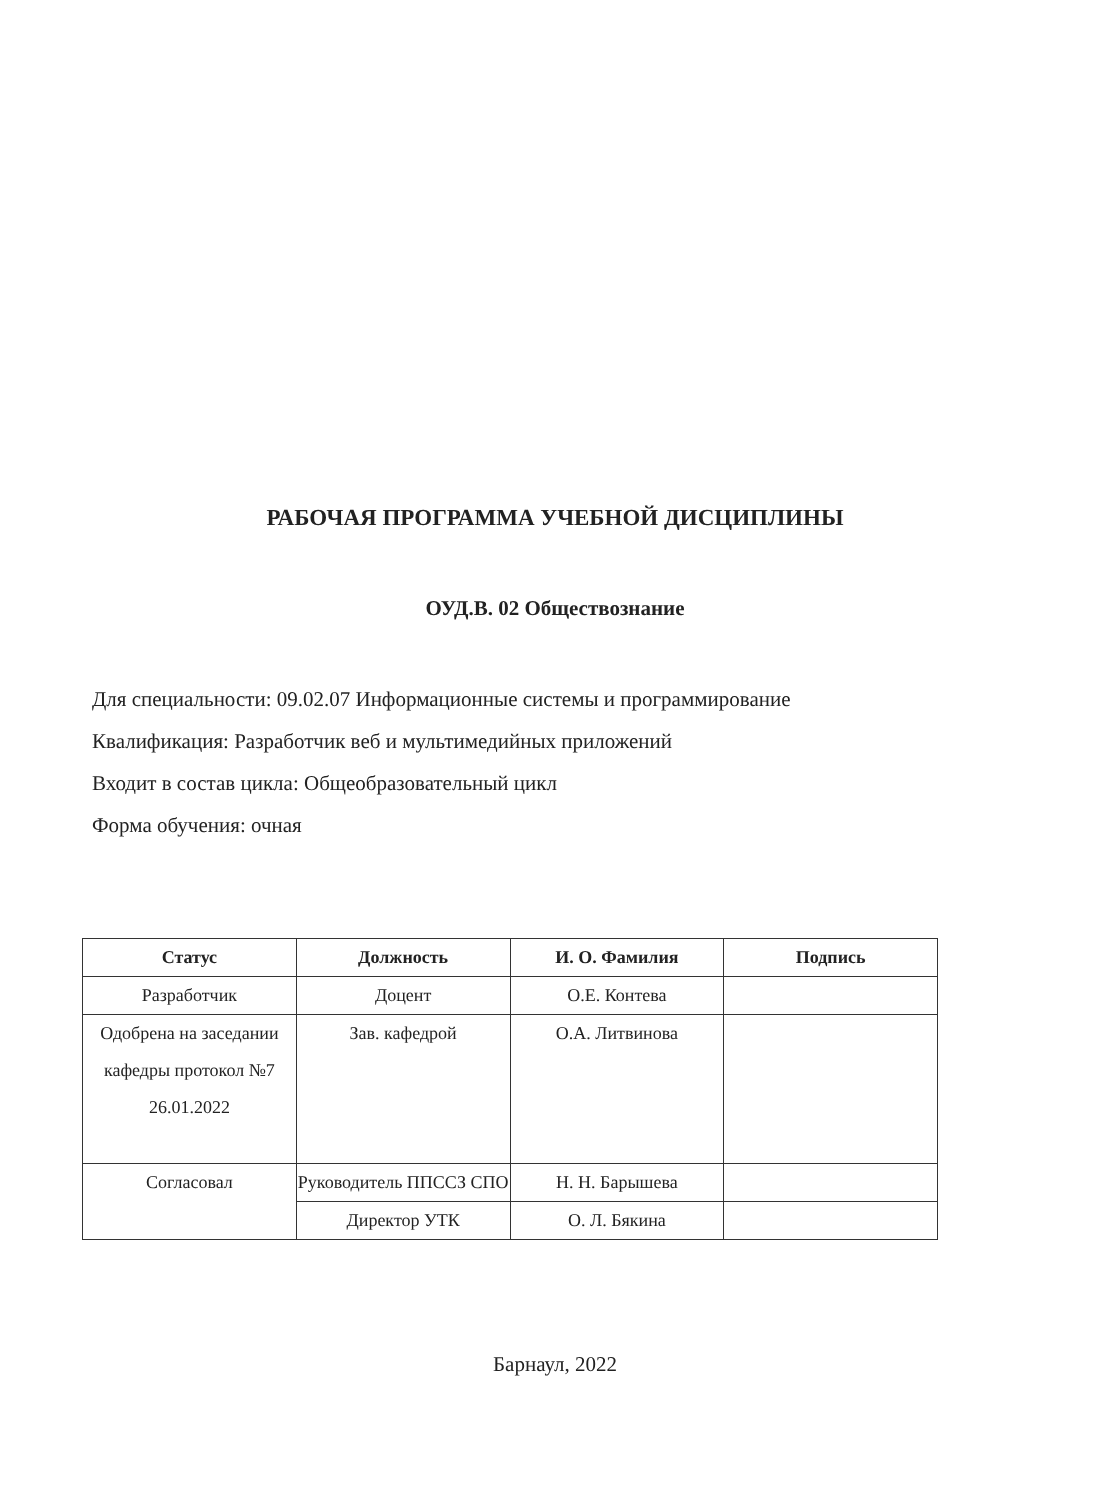РАБОЧАЯ ПРОГРАММА УЧЕБНОЙ ДИСЦИПЛИНЫ
ОУД.В. 02 Обществознание
Для специальности: 09.02.07 Информационные системы и программирование
Квалификация: Разработчик веб и мультимедийных приложений
Входит в состав цикла: Общеобразовательный цикл
Форма обучения: очная
| Статус | Должность | И. О. Фамилия | Подпись |
| --- | --- | --- | --- |
| Разработчик | Доцент | О.Е. Контева | |
| Одобрена на заседании кафедры протокол №7 26.01.2022 | Зав. кафедрой | О.А. Литвинова | |
| Согласовал | Руководитель ППССЗ СПО | Н. Н. Барышева | |
| | Директор УТК | О. Л. Бякина | |
Барнаул, 2022